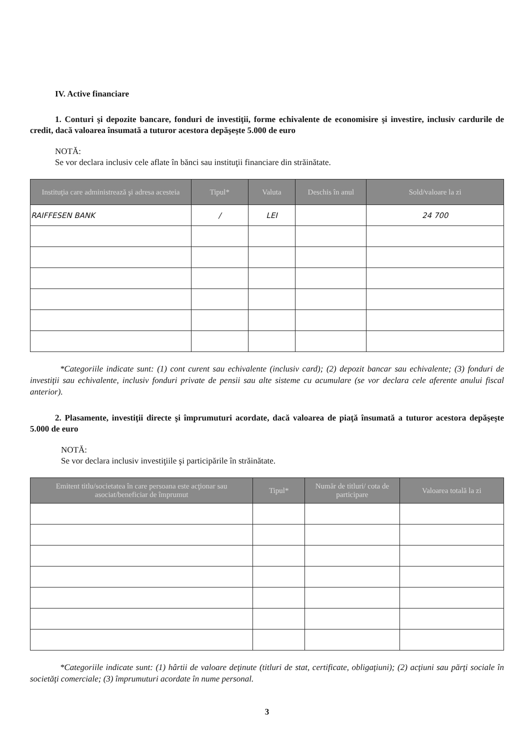IV. Active financiare
1. Conturi şi depozite bancare, fonduri de investiţii, forme echivalente de economisire şi investire, inclusiv cardurile de credit, dacă valoarea însumată a tuturor acestora depăşeşte 5.000 de euro
NOTĂ:
Se vor declara inclusiv cele aflate în bănci sau instituţii financiare din străinătate.
| Instituţia care administrează şi adresa acesteia | Tipul* | Valuta | Deschis în anul | Sold/valoare la zi |
| --- | --- | --- | --- | --- |
| RAIFFESEN BANK | / | LEI | | 24 700 |
*Categoriile indicate sunt: (1) cont curent sau echivalente (inclusiv card); (2) depozit bancar sau echivalente; (3) fonduri de investiţii sau echivalente, inclusiv fonduri private de pensii sau alte sisteme cu acumulare (se vor declara cele aferente anului fiscal anterior).
2. Plasamente, investiţii directe şi împrumuturi acordate, dacă valoarea de piaţă însumată a tuturor acestora depăşeşte 5.000 de euro
NOTĂ:
Se vor declara inclusiv investiţiile şi participările în străinătate.
| Emitent titlu/societatea în care persoana este acţionar sau asociat/beneficiar de împrumut | Tipul* | Număr de titluri/ cota de participare | Valoarea totală la zi |
| --- | --- | --- | --- |
*Categoriile indicate sunt: (1) hârtii de valoare deţinute (titluri de stat, certificate, obligaţiuni); (2) acţiuni sau părţi sociale în societăţi comerciale; (3) împrumuturi acordate în nume personal.
3